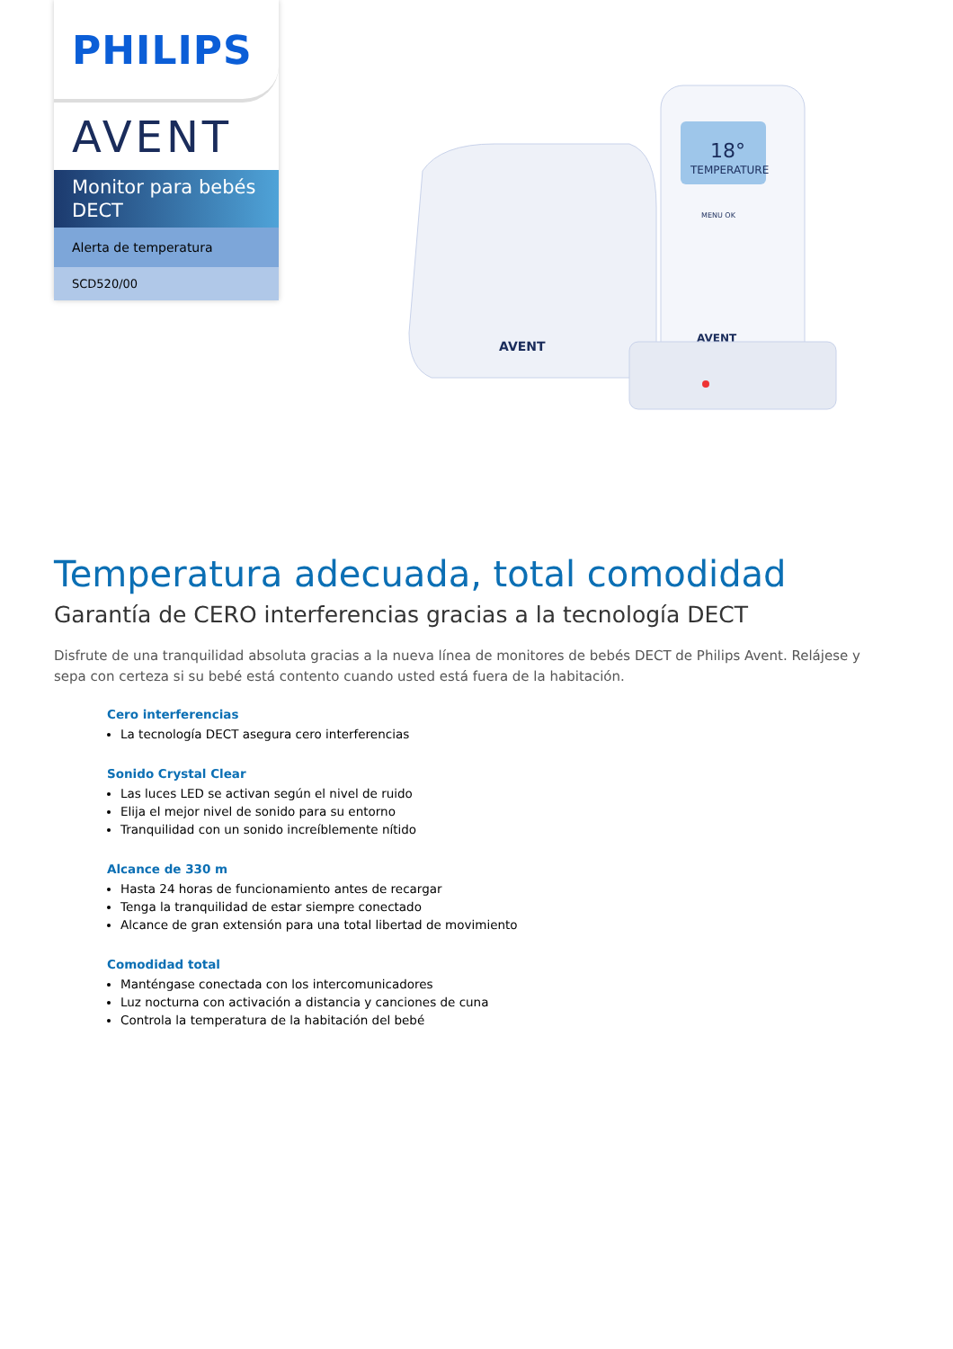PHILIPS
AVENT
Monitor para bebés DECT
Alerta de temperatura
SCD520/00
AVENT
TEMPERATURE
18°
MENU OK
AVENT
Temperatura adecuada, total comodidad
Garantía de CERO interferencias gracias a la tecnología DECT
Disfrute de una tranquilidad absoluta gracias a la nueva línea de monitores de bebés DECT de Philips Avent. Relájese y sepa con certeza si su bebé está contento cuando usted está fuera de la habitación.
Cero interferencias
La tecnología DECT asegura cero interferencias
Sonido Crystal Clear
Las luces LED se activan según el nivel de ruido
Elija el mejor nivel de sonido para su entorno
Tranquilidad con un sonido increíblemente nítido
Alcance de 330 m
Hasta 24 horas de funcionamiento antes de recargar
Tenga la tranquilidad de estar siempre conectado
Alcance de gran extensión para una total libertad de movimiento
Comodidad total
Manténgase conectada con los intercomunicadores
Luz nocturna con activación a distancia y canciones de cuna
Controla la temperatura de la habitación del bebé